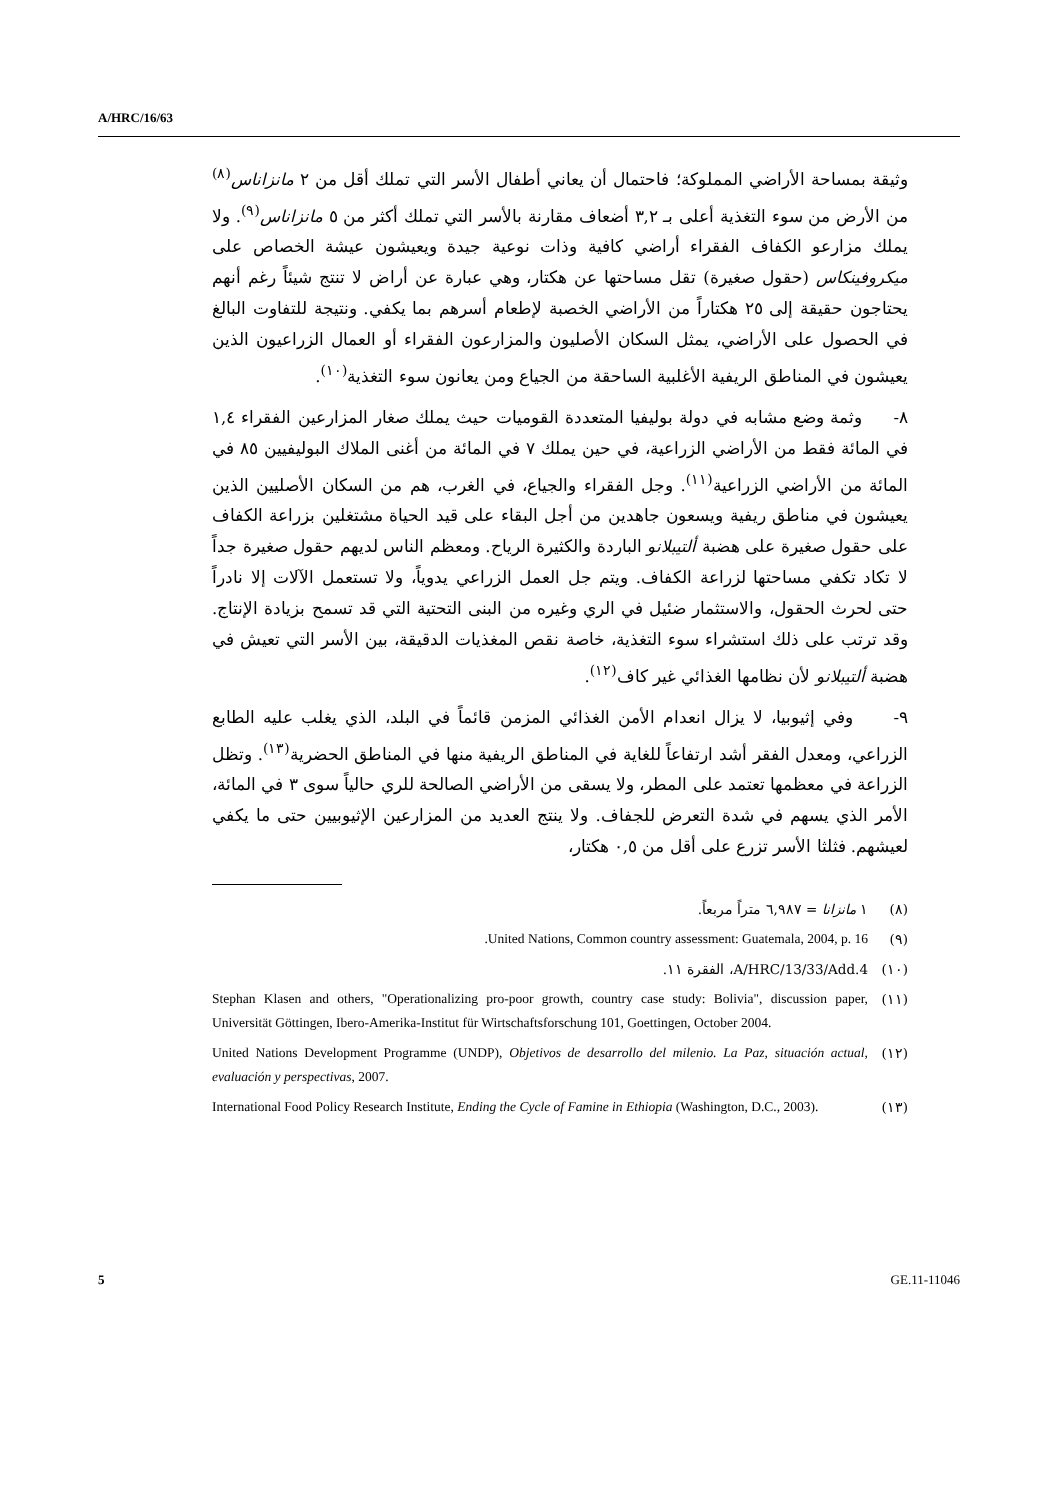A/HRC/16/63
وثيقة بمساحة الأراضي المملوكة؛ فاحتمال أن يعاني أطفال الأسر التي تملك أقل من ٢ مانزاناس<sup>(٨)</sup> من الأرض من سوء التغذية أعلى بـ ٣,٢ أضعاف مقارنة بالأسر التي تملك أكثر من ٥ مانزاناس<sup>(٩)</sup>. ولا يملك مزارعو الكفاف الفقراء أراضي كافية وذات نوعية جيدة ويعيشون عيشة الخصاص على ميكروفينكاس (حقول صغيرة) تقل مساحتها عن هكتار، وهي عبارة عن أراض لا تنتج شيئاً رغم أنهم يحتاجون حقيقة إلى ٢٥ هكتاراً من الأراضي الخصبة لإطعام أسرهم بما يكفي. ونتيجة للتفاوت البالغ في الحصول على الأراضي، يمثل السكان الأصليون والمزارعون الفقراء أو العمال الزراعيون الذين يعيشون في المناطق الريفية الأغلبية الساحقة من الجياع ومن يعانون سوء التغذية<sup>(١٠)</sup>.
٨- وثمة وضع مشابه في دولة بوليفيا المتعددة القوميات حيث يملك صغار المزارعين الفقراء ١,٤ في المائة فقط من الأراضي الزراعية، في حين يملك ٧ في المائة من أغنى الملاك البوليفيين ٨٥ في المائة من الأراضي الزراعية<sup>(١١)</sup>. وجل الفقراء والجياع، في الغرب، هم من السكان الأصليين الذين يعيشون في مناطق ريفية ويسعون جاهدين من أجل البقاء على قيد الحياة مشتغلين بزراعة الكفاف على حقول صغيرة على هضبة ألتيبلانو الباردة والكثيرة الرياح. ومعظم الناس لديهم حقول صغيرة جداً لا تكاد تكفي مساحتها لزراعة الكفاف. ويتم جل العمل الزراعي يدوياً، ولا تستعمل الآلات إلا نادراً حتى لحرث الحقول، والاستثمار ضئيل في الري وغيره من البنى التحتية التي قد تسمح بزيادة الإنتاج. وقد ترتب على ذلك استشراء سوء التغذية، خاصة نقص المغذيات الدقيقة، بين الأسر التي تعيش في هضبة ألتيبلانو لأن نظامها الغذائي غير كاف<sup>(١٢)</sup>.
٩- وفي إثيوبيا، لا يزال انعدام الأمن الغذائي المزمن قائماً في البلد، الذي يغلب عليه الطابع الزراعي، ومعدل الفقر أشد ارتفاعاً للغاية في المناطق الريفية منها في المناطق الحضرية<sup>(١٣)</sup>. وتظل الزراعة في معظمها تعتمد على المطر، ولا يسقى من الأراضي الصالحة للري حالياً سوى ٣ في المائة، الأمر الذي يسهم في شدة التعرض للجفاف. ولا ينتج العديد من المزارعين الإثيوبيين حتى ما يكفي لعيشهم. فثلثا الأسر تزرع على أقل من ٠,٥ هكتار،
(٨) ١ مانزانا = ٦,٩٨٧ متراً مربعاً.
(٩) United Nations, Common country assessment: Guatemala, 2004, p. 16.
(١٠) A/HRC/13/33/Add.4، الفقرة ١١.
(١١) Stephan Klasen and others, "Operationalizing pro-poor growth, country case study: Bolivia", discussion paper, Universität Göttingen, Ibero-Amerika-Institut für Wirtschaftsforschung 101, Goettingen, October 2004.
(١٢) United Nations Development Programme (UNDP), Objetivos de desarrollo del milenio. La Paz, situación actual, evaluación y perspectivas, 2007.
(١٣) International Food Policy Research Institute, Ending the Cycle of Famine in Ethiopia (Washington, D.C., 2003).
5 GE.11-11046